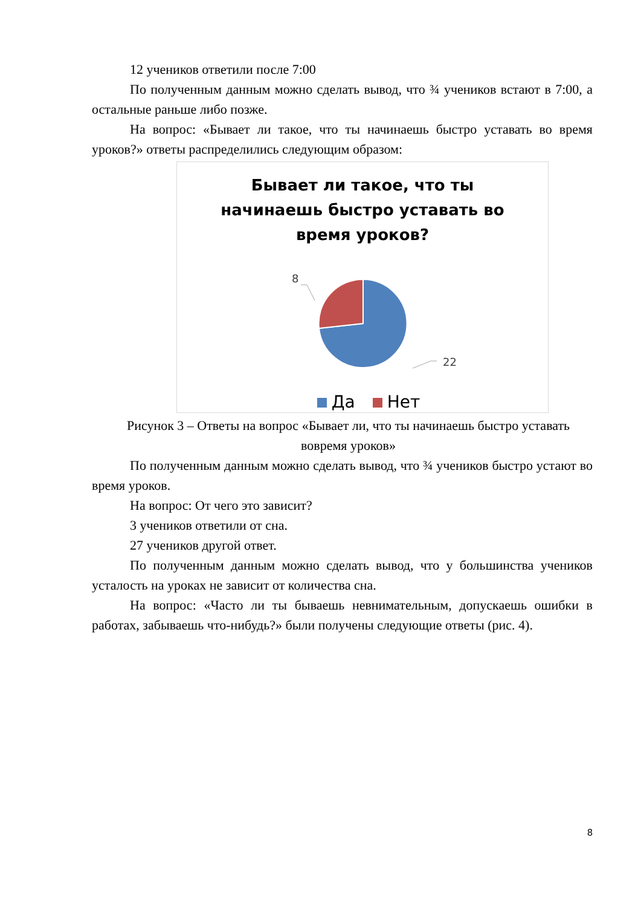12 учеников ответили после 7:00
По полученным данным можно сделать вывод, что ¾ учеников встают в 7:00, а остальные раньше либо позже.
На вопрос: «Бывает ли такое, что ты начинаешь быстро уставать во время уроков?» ответы распределились следующим образом:
Бывает ли такое, что ты
начинаешь быстро уставать во
время уроков?
22
8
Да Нет
Рисунок 3 – Ответы на вопрос «Бывает ли, что ты начинаешь быстро уставать вовремя уроков»
По полученным данным можно сделать вывод, что ¾ учеников быстро устают во время уроков.
На вопрос: От чего это зависит?
3 учеников ответили от сна.
27 учеников другой ответ.
По полученным данным можно сделать вывод, что у большинства учеников усталость на уроках не зависит от количества сна.
На вопрос: «Часто ли ты бываешь невнимательным, допускаешь ошибки в работах, забываешь что-нибудь?» были получены следующие ответы (рис. 4).
8